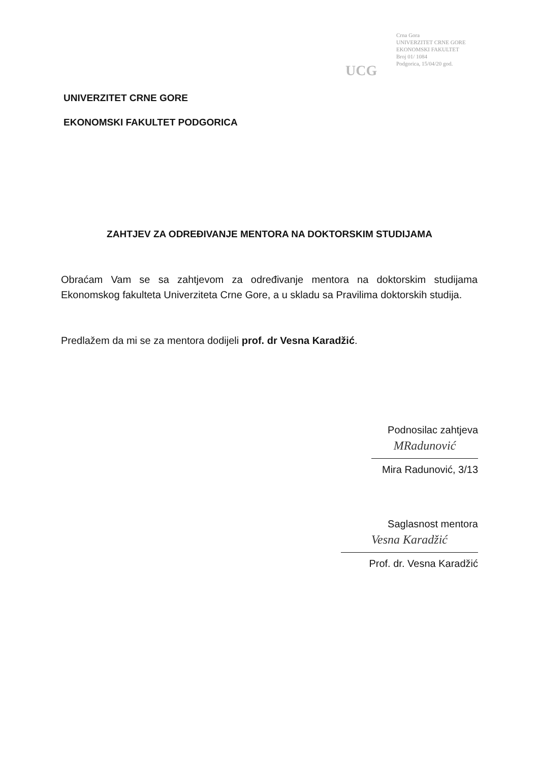UCG
Crna Gora
UNIVERZITET CRNE GORE
EKONOMSKI FAKULTET
Broj 01/ 1084
Podgorica, 15/04/20 god.
UNIVERZITET CRNE GORE
EKONOMSKI FAKULTET PODGORICA
ZAHTJEV ZA ODREĐIVANJE MENTORA NA DOKTORSKIM STUDIJAMA
Obraćam Vam se sa zahtjevom za određivanje mentora na doktorskim studijama Ekonomskog fakulteta Univerziteta Crne Gore, a u skladu sa Pravilima doktorskih studija.
Predlažem da mi se za mentora dodijeli prof. dr Vesna Karadžić.
Podnosilac zahtjeva
MRadunović
Mira Radunović, 3/13
Saglasnost mentora
Vesna Karadžić
Prof. dr. Vesna Karadžić